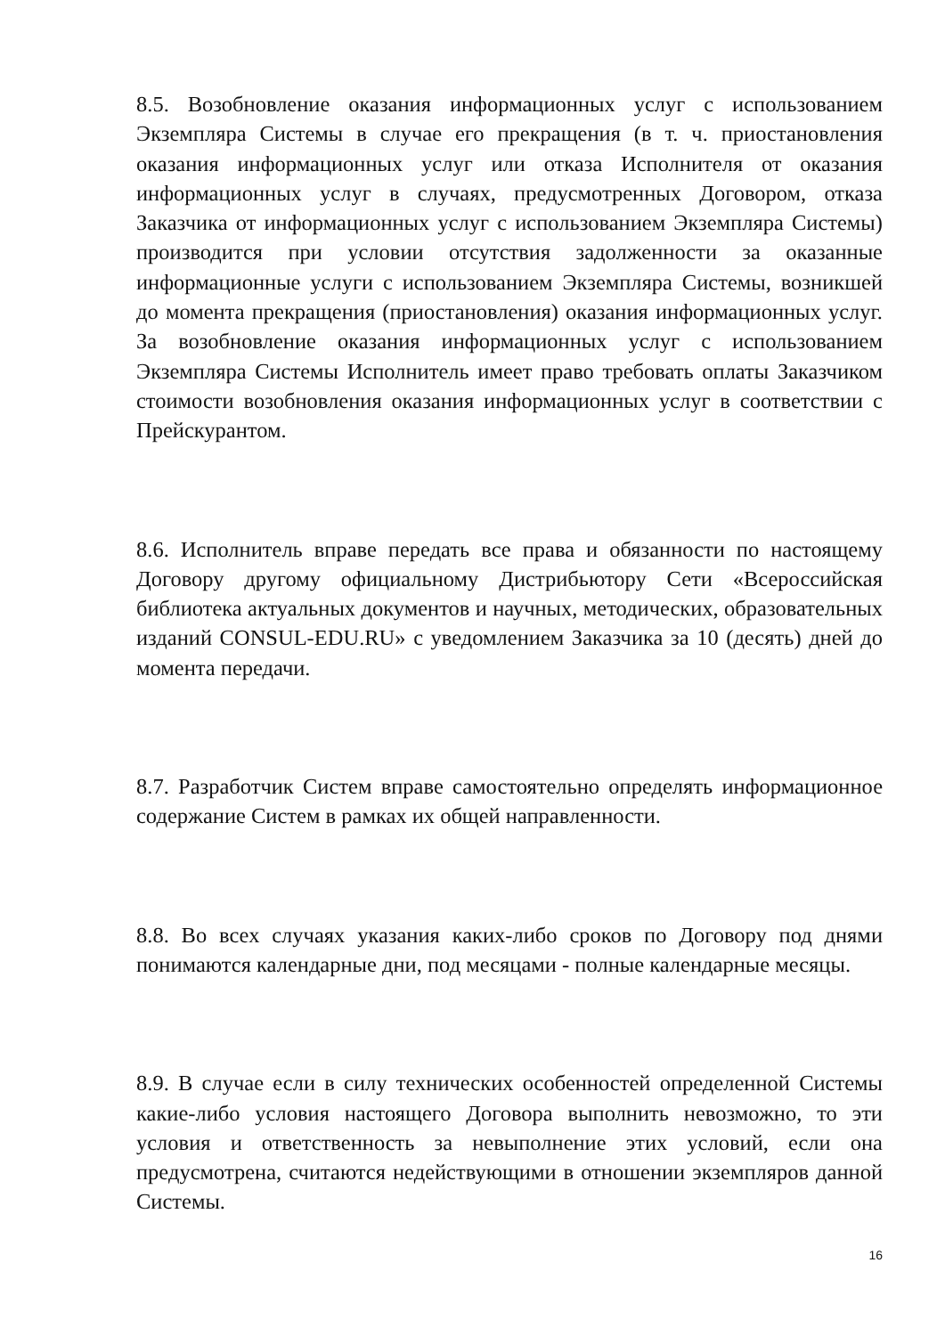8.5. Возобновление оказания информационных услуг с использованием Экземпляра Системы в случае его прекращения (в т. ч. приостановления оказания информационных услуг или отказа Исполнителя от оказания информационных услуг в случаях, предусмотренных Договором, отказа Заказчика от информационных услуг с использованием Экземпляра Системы) производится при условии отсутствия задолженности за оказанные информационные услуги с использованием Экземпляра Системы, возникшей до момента прекращения (приостановления) оказания информационных услуг. За возобновление оказания информационных услуг с использованием Экземпляра Системы Исполнитель имеет право требовать оплаты Заказчиком стоимости возобновления оказания информационных услуг в соответствии с Прейскурантом.
8.6. Исполнитель вправе передать все права и обязанности по настоящему Договору другому официальному Дистрибьютору Сети «Всероссийская библиотека актуальных документов и научных, методических, образовательных изданий CONSUL-EDU.RU» с уведомлением Заказчика за 10 (десять) дней до момента передачи.
8.7. Разработчик Систем вправе самостоятельно определять информационное содержание Систем в рамках их общей направленности.
8.8. Во всех случаях указания каких-либо сроков по Договору под днями понимаются календарные дни, под месяцами - полные календарные месяцы.
8.9. В случае если в силу технических особенностей определенной Системы какие-либо условия настоящего Договора выполнить невозможно, то эти условия и ответственность за невыполнение этих условий, если она предусмотрена, считаются недействующими в отношении экземпляров данной Системы.
16